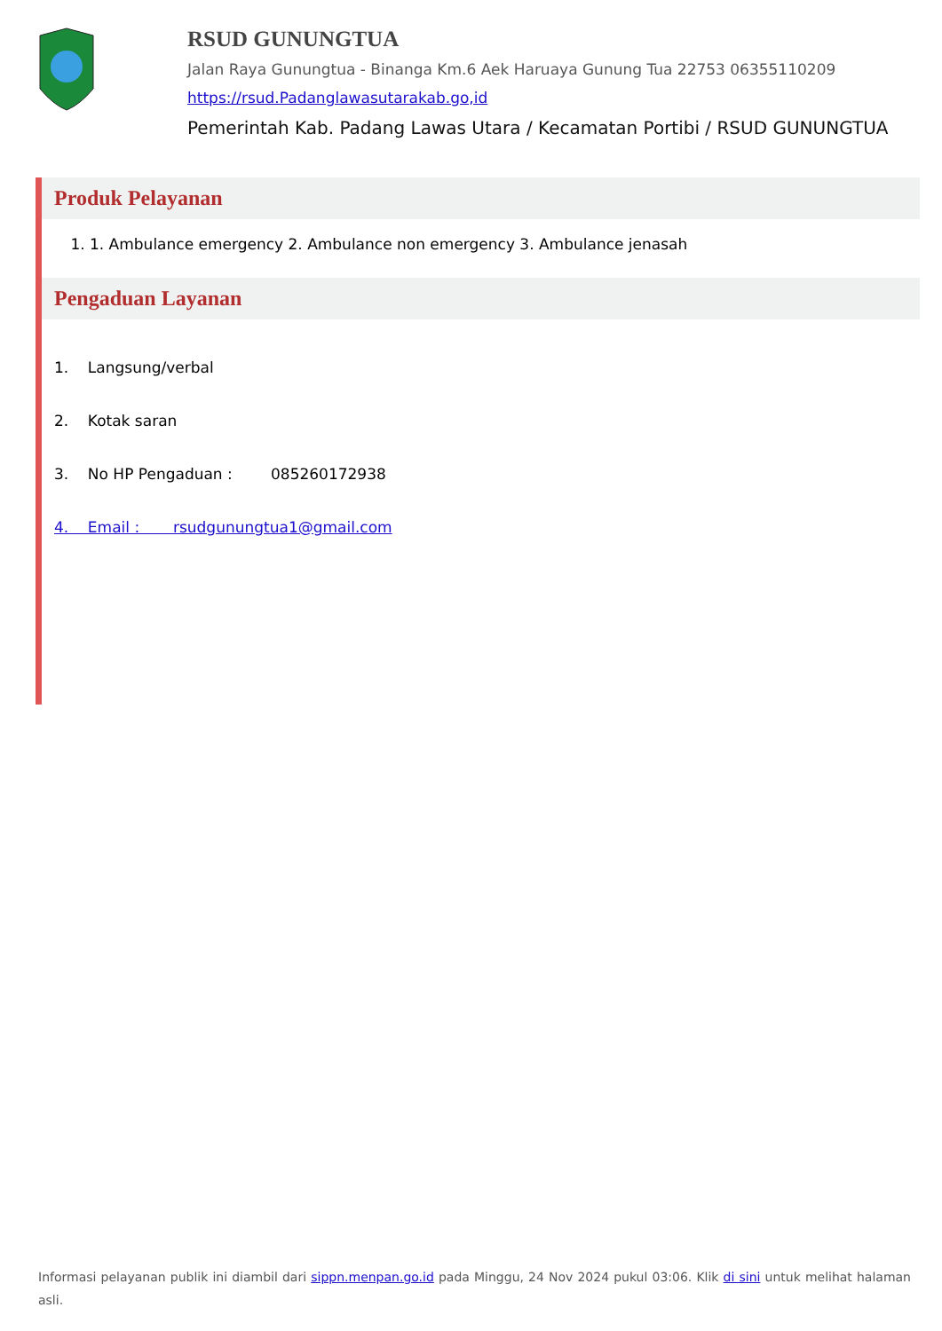RSUD GUNUNGTUA
Jalan Raya Gunungtua - Binanga Km.6 Aek Haruaya Gunung Tua 22753 06355110209
https://rsud.Padanglawasutarakab.go,id
Pemerintah Kab. Padang Lawas Utara / Kecamatan Portibi / RSUD GUNUNGTUA
Produk Pelayanan
1. 1. Ambulance emergency 2. Ambulance non emergency 3. Ambulance jenasah
Pengaduan Layanan
1. Langsung/verbal
2. Kotak saran
3. No HP Pengaduan : 085260172938
4. Email : rsudgunungtua1@gmail.com
Informasi pelayanan publik ini diambil dari sippn.menpan.go.id pada Minggu, 24 Nov 2024 pukul 03:06. Klik di sini untuk melihat halaman asli.